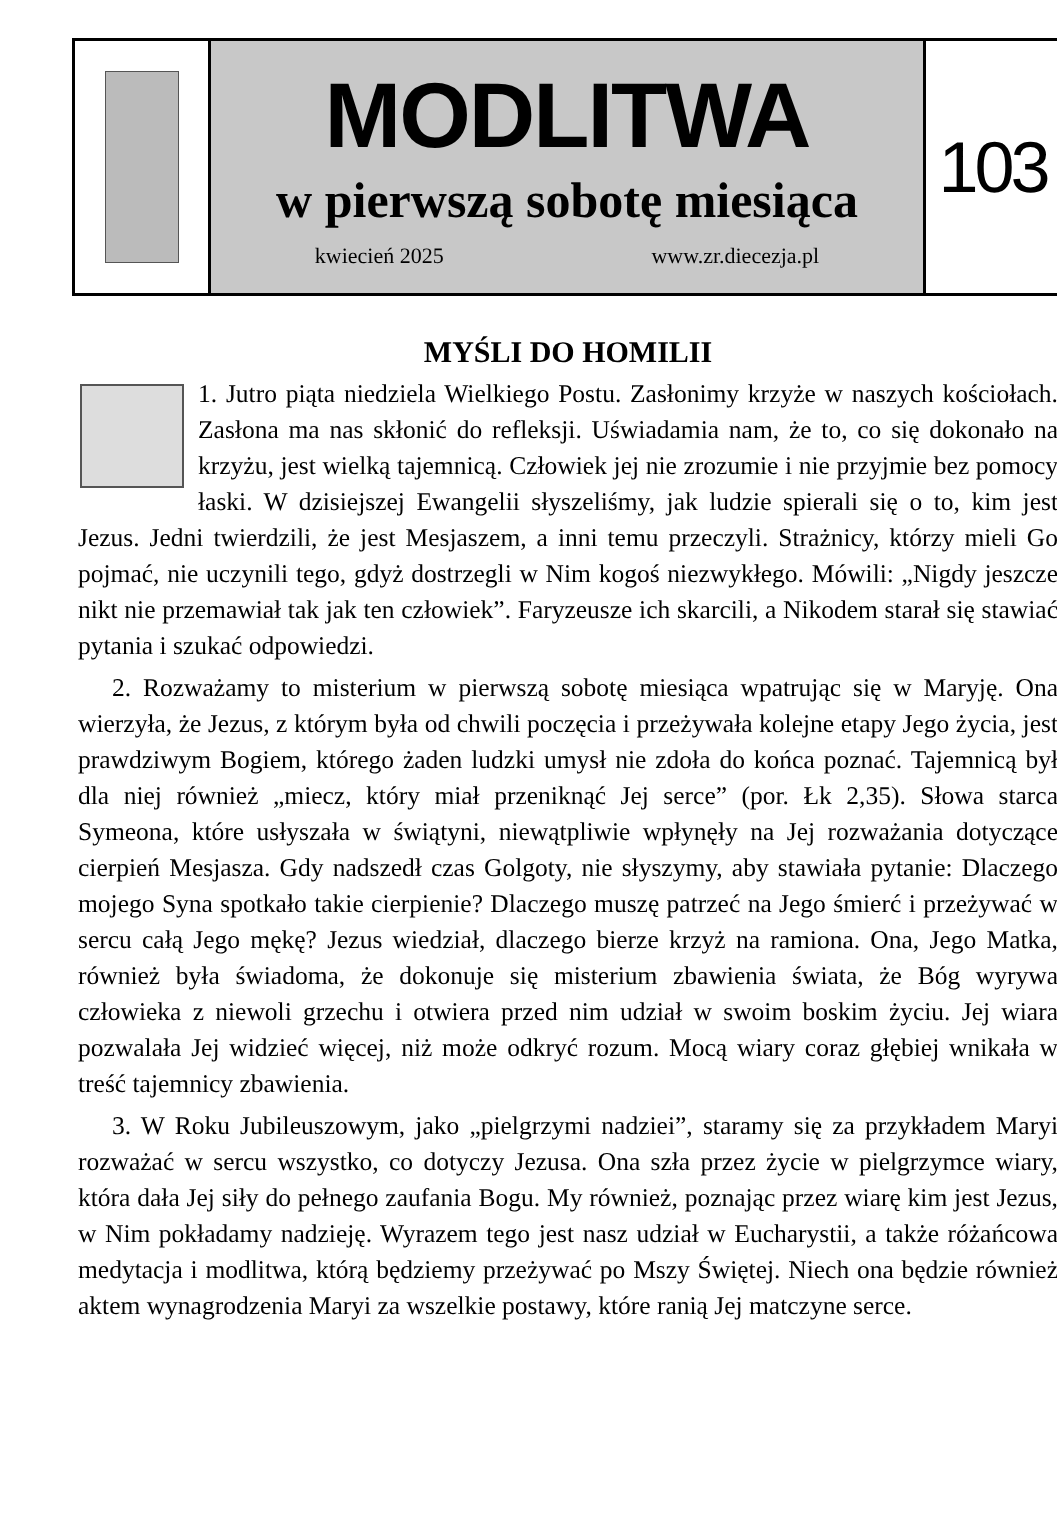MODLITWA
w pierwszą sobotę miesiąca
kwiecień 2025 www.zr.diecezja.pl
103
MYŚLI DO HOMILII
1. Jutro piąta niedziela Wielkiego Postu. Zasłonimy krzyże w naszych kościołach. Zasłona ma nas skłonić do refleksji. Uświadamia nam, że to, co się dokonało na krzyżu, jest wielką tajemnicą. Człowiek jej nie zrozumie i nie przyjmie bez pomocy łaski. W dzisiejszej Ewangelii słyszeliśmy, jak ludzie spierali się o to, kim jest Jezus. Jedni twierdzili, że jest Mesjaszem, a inni temu przeczyli. Strażnicy, którzy mieli Go pojmać, nie uczynili tego, gdyż dostrzegli w Nim kogoś niezwykłego. Mówili: „Nigdy jeszcze nikt nie przemawiał tak jak ten człowiek”. Faryzeusze ich skarcili, a Nikodem starał się stawiać pytania i szukać odpowiedzi.
2. Rozważamy to misterium w pierwszą sobotę miesiąca wpatrując się w Maryję. Ona wierzyła, że Jezus, z którym była od chwili poczęcia i przeżywała kolejne etapy Jego życia, jest prawdziwym Bogiem, którego żaden ludzki umysł nie zdoła do końca poznać. Tajemnicą był dla niej również „miecz, który miał przeniknąć Jej serce” (por. Łk 2,35). Słowa starca Symeona, które usłyszała w świątyni, niewątpliwie wpłynęły na Jej rozważania dotyczące cierpień Mesjasza. Gdy nadszedł czas Golgoty, nie słyszymy, aby stawiała pytanie: Dlaczego mojego Syna spotkało takie cierpienie? Dlaczego muszę patrzeć na Jego śmierć i przeżywać w sercu całą Jego mękę? Jezus wiedział, dlaczego bierze krzyż na ramiona. Ona, Jego Matka, również była świadoma, że dokonuje się misterium zbawienia świata, że Bóg wyrywa człowieka z niewoli grzechu i otwiera przed nim udział w swoim boskim życiu. Jej wiara pozwalała Jej widzieć więcej, niż może odkryć rozum. Mocą wiary coraz głębiej wnikała w treść tajemnicy zbawienia.
3. W Roku Jubileuszowym, jako „pielgrzymi nadziei”, staramy się za przykładem Maryi rozważać w sercu wszystko, co dotyczy Jezusa. Ona szła przez życie w pielgrzymce wiary, która dała Jej siły do pełnego zaufania Bogu. My również, poznając przez wiarę kim jest Jezus, w Nim pokładamy nadzieję. Wyrazem tego jest nasz udział w Eucharystii, a także różańcowa medytacja i modlitwa, którą będziemy przeżywać po Mszy Świętej. Niech ona będzie również aktem wynagrodzenia Maryi za wszelkie postawy, które ranią Jej matczyne serce.